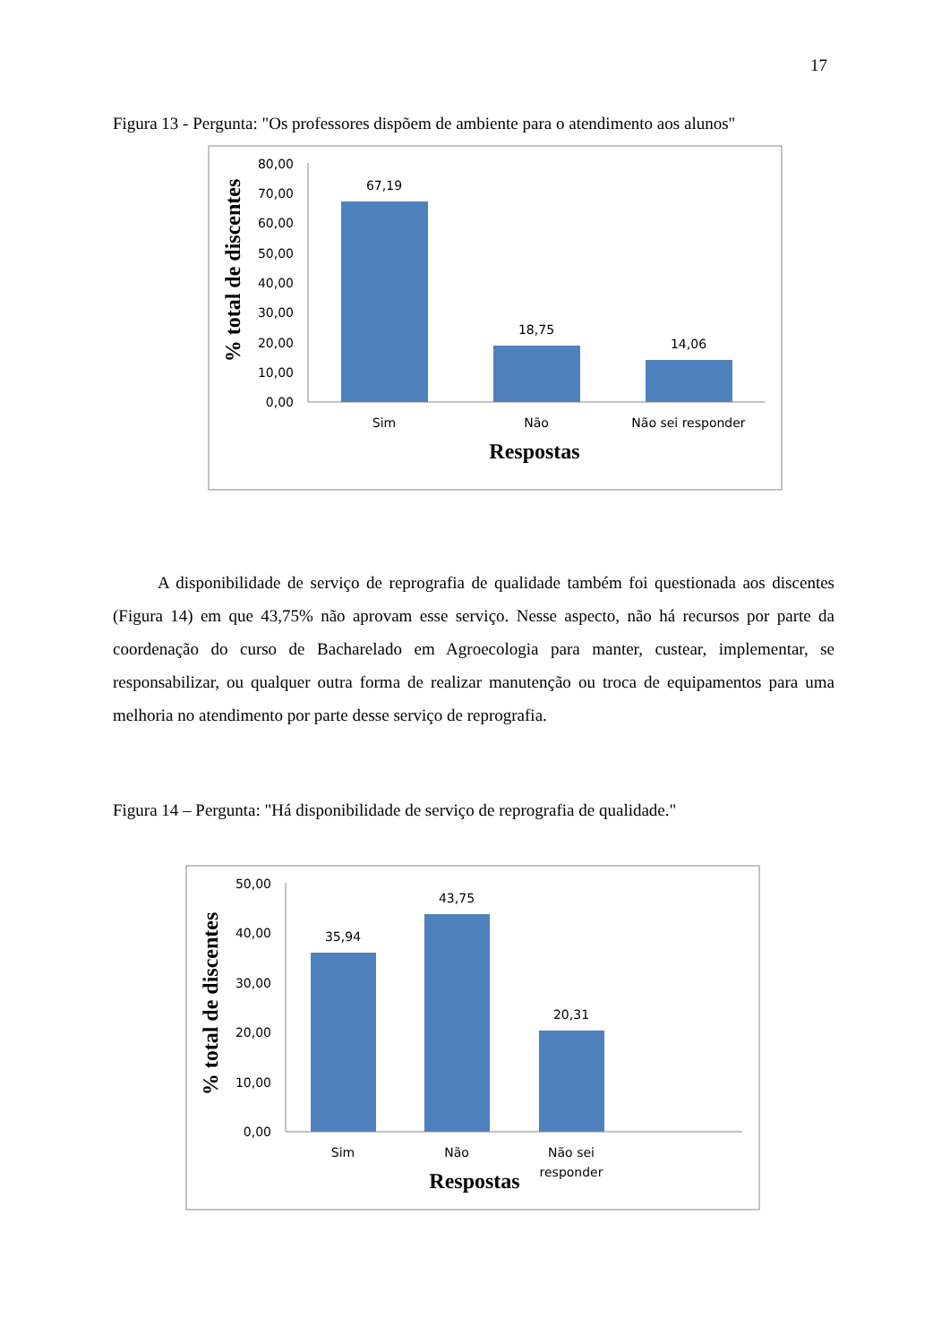17
Figura 13 - Pergunta: "Os professores dispõem de ambiente para o atendimento aos alunos"
80,00
70,00
60,00
50,00
40,00
30,00
20,00
10,00
0,00
67,19
18,75
14,06
Sim
Não
Não sei responder
Respostas
% total de discentes
A disponibilidade de serviço de reprografia de qualidade também foi questionada aos discentes (Figura 14) em que 43,75% não aprovam esse serviço. Nesse aspecto, não há recursos por parte da coordenação do curso de Bacharelado em Agroecologia para manter, custear, implementar, se responsabilizar, ou qualquer outra forma de realizar manutenção ou troca de equipamentos para uma melhoria no atendimento por parte desse serviço de reprografia.
Figura 14 – Pergunta: "Há disponibilidade de serviço de reprografia de qualidade."
50,00
40,00
30,00
20,00
10,00
0,00
35,94
43,75
20,31
Sim
Não
Não sei
responder
Respostas
% total de discentes